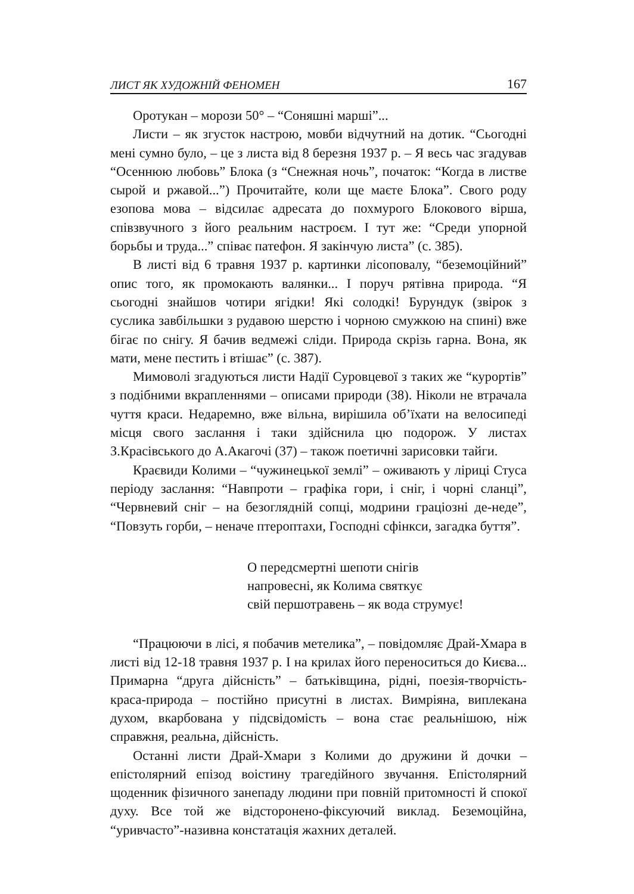ЛИСТ ЯК ХУДОЖНІЙ ФЕНОМЕН 167
Оротукан – морози 50° – “Соняшні марші”...
Листи – як згусток настрою, мовби відчутний на дотик. “Сьогодні мені сумно було, – це з листа від 8 березня 1937 р. – Я весь час згадував “Осеннюю любовь” Блока (з “Снежная ночь”, початок: “Когда в листве сырой и ржавой...”) Прочитайте, коли ще маєте Блока”. Свого роду езопова мова – відсилає адресата до похмурого Блокового вірша, співзвучного з його реальним настроєм. І тут же: “Среди упорной борьбы и труда...” співає патефон. Я закінчую листа” (с. 385).
В листі від 6 травня 1937 р. картинки лісоповалу, “беземоційний” опис того, як промокають валянки... І поруч рятівна природа. “Я сьогодні знайшов чотири ягідки! Які солодкі! Бурундук (звірок з суслика завбільшки з рудавою шерстю і чорною смужкою на спині) вже бігає по снігу. Я бачив ведмежі сліди. Природа скрізь гарна. Вона, як мати, мене пестить і втішає” (с. 387).
Мимоволі згадуються листи Надії Суровцевої з таких же “курортів” з подібними вкрапленнями – описами природи (38). Ніколи не втрачала чуття краси. Недаремно, вже вільна, вирішила об’їхати на велосипеді місця свого заслання і таки здійснила цю подорож. У листах З.Красівського до А.Акагочі (37) – також поетичні зарисовки тайги.
Краєвиди Колими – “чужинецької землі” – оживають у ліриці Стуса періоду заслання: “Навпроти – графіка гори, і сніг, і чорні сланці”, “Червневий сніг – на безоглядній сопці, модрини граціозні де-неде”, “Повзуть горби, – неначе птероптахи, Господні сфінкси, загадка буття”.
О передсмертні шепоти снігів
напровесні, як Колима святкує
свій першотравень – як вода струмує!
“Працюючи в лісі, я побачив метелика”, – повідомляє Драй-Хмара в листі від 12-18 травня 1937 р. І на крилах його переноситься до Києва... Примарна “друга дійсність” – батьківщина, рідні, поезія-творчість-краса-природа – постійно присутні в листах. Вимріяна, виплекана духом, вкарбована у підсвідомість – вона стає реальнішою, ніж справжня, реальна, дійсність.
Останні листи Драй-Хмари з Колими до дружини й дочки – епістолярний епізод воістину трагедійного звучання. Епістолярний щоденник фізичного занепаду людини при повній притомності й спокої духу. Все той же відсторонено-фіксуючий виклад. Беземоційна, “уривчасто”-називна констатація жахних деталей.